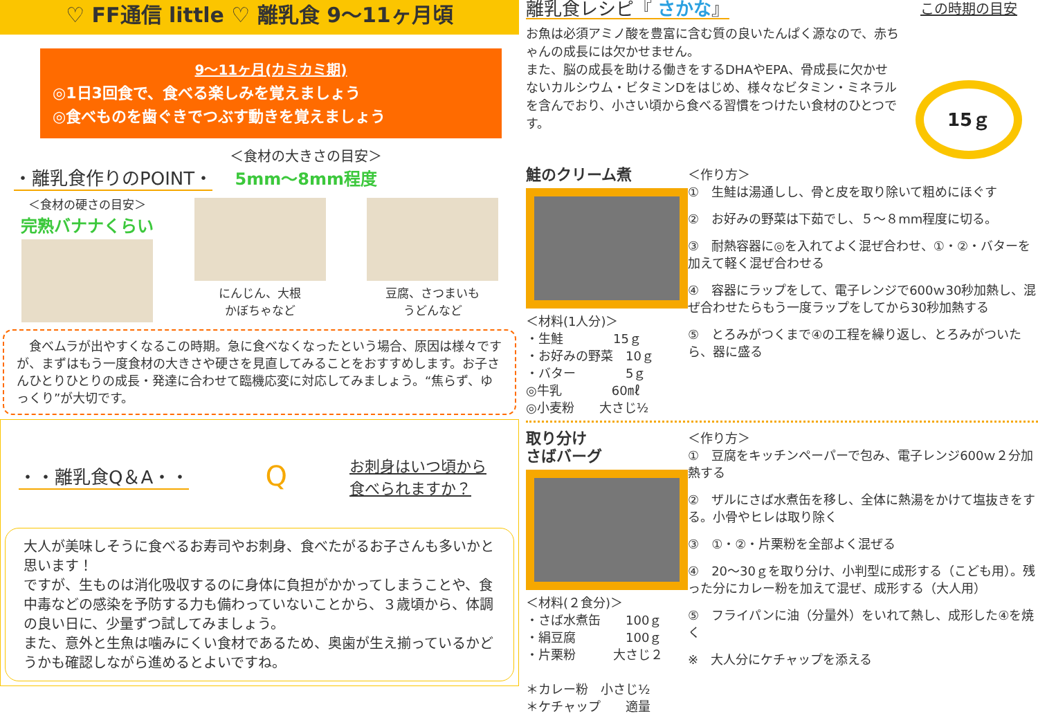♡ FF通信 little ♡ 離乳食 9～11ヶ月頃
9～11ヶ月(カミカミ期)
◎1日3回食で、食べる楽しみを覚えましょう
◎食べものを歯ぐきでつぶす動きを覚えましょう
・離乳食作りのPOINT・
＜食材の大きさの目安＞
5mm～8mm程度
＜食材の硬さの目安＞
完熟バナナくらい
にんじん、大根
かぼちゃなど
豆腐、さつまいも
うどんなど
　食べムラが出やすくなるこの時期。急に食べなくなったという場合、原因は様々ですが、まずはもう一度食材の大きさや硬さを見直してみることをおすすめします。お子さんひとりひとりの成長・発達に合わせて臨機応変に対応してみましょう。“焦らず、ゆっくり”が大切です。
・・離乳食Q＆A・・
Qお刺身はいつ頃から
食べられますか？
大人が美味しそうに食べるお寿司やお刺身、食べたがるお子さんも多いかと思います！
ですが、生ものは消化吸収するのに身体に負担がかかってしまうことや、食中毒などの感染を予防する力も備わっていないことから、３歳頃から、体調の良い日に、少量ずつ試してみましょう。
また、意外と生魚は噛みにくい食材であるため、奥歯が生え揃っているかどうかも確認しながら進めるとよいですね。
離乳食レシピ『 さかな』
お魚は必須アミノ酸を豊富に含む質の良いたんぱく源なので、赤ちゃんの成長には欠かせません。
また、脳の成長を助ける働きをするDHAやEPA、骨成長に欠かせないカルシウム・ビタミンDをはじめ、様々なビタミン・ミネラルを含んでおり、小さい頃から食べる習慣をつけたい食材のひとつです。
この時期の目安
15ｇ
鮭のクリーム煮
＜材料(1人分)＞
・生鮭　　　　15ｇ
・お好みの野菜　10ｇ
・バター　　　　5ｇ
◎牛乳　　　　60㎖
◎小麦粉　　大さじ½
＜作り方＞
①　生鮭は湯通しし、骨と皮を取り除いて粗めにほぐす
②　お好みの野菜は下茹でし、５～８mm程度に切る。
③　耐熱容器に◎を入れてよく混ぜ合わせ、①・②・バターを加えて軽く混ぜ合わせる
④　容器にラップをして、電子レンジで600ｗ30秒加熱し、混ぜ合わせたらもう一度ラップをしてから30秒加熱する
⑤　とろみがつくまで④の工程を繰り返し、とろみがついたら、器に盛る
取り分け
さばバーグ
＜材料(２食分)＞
・さば水煮缶　　100ｇ
・絹豆腐　　　　100ｇ
・片栗粉　　　大さじ２
＊カレー粉　小さじ½
＊ケチャップ　　適量
＜作り方＞
①　豆腐をキッチンペーパーで包み、電子レンジ600ｗ２分加熱する
②　ザルにさば水煮缶を移し、全体に熱湯をかけて塩抜きをする。小骨やヒレは取り除く
③　①・②・片栗粉を全部よく混ぜる
④　20～30ｇを取り分け、小判型に成形する（こども用）。残った分にカレー粉を加えて混ぜ、成形する（大人用）
⑤　フライパンに油（分量外）をいれて熱し、成形した④を焼く
※　大人分にケチャップを添える